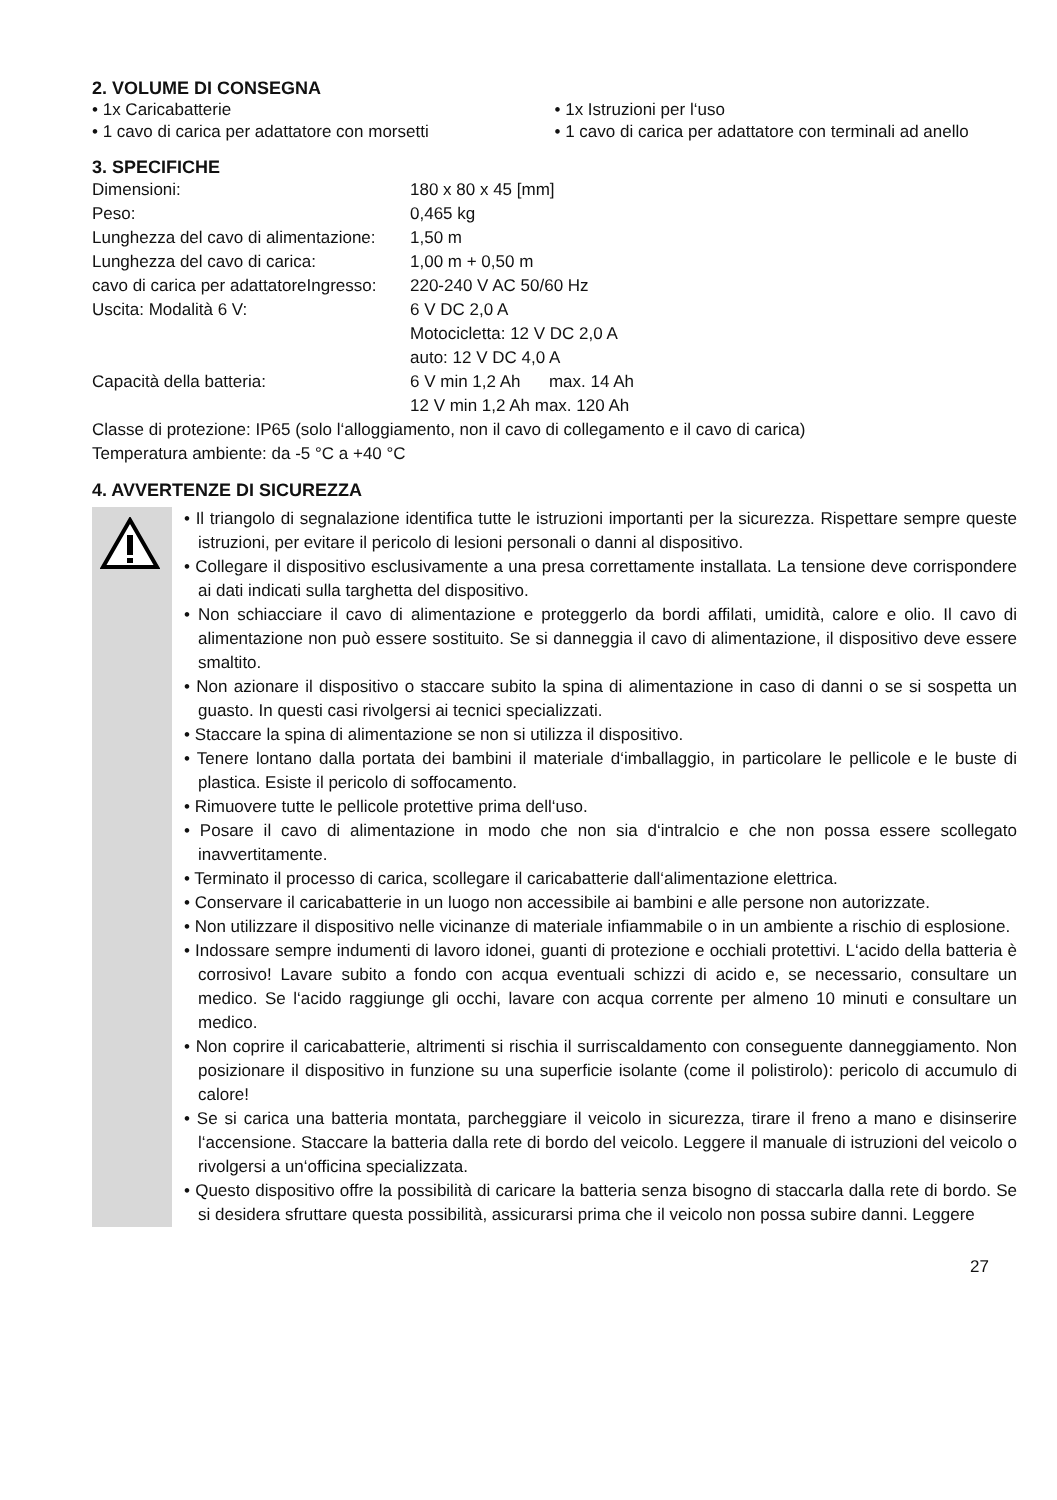2. VOLUME DI CONSEGNA
• 1x Caricabatterie
• 1 cavo di carica per adattatore con morsetti
• 1x Istruzioni per l‘uso
• 1 cavo di carica per adattatore con terminali ad anello
3. SPECIFICHE
| Dimensioni: | 180 x 80 x 45 [mm] |
| Peso: | 0,465 kg |
| Lunghezza del cavo di alimentazione: | 1,50 m |
| Lunghezza del cavo di carica: | 1,00 m + 0,50 m |
| cavo di carica per adattatoreIngresso: | 220-240 V AC 50/60 Hz |
| Uscita: Modalità 6 V: | 6 V DC 2,0 A Motocicletta: 12 V DC 2,0 A auto: 12 V DC 4,0 A |
| Capacità della batteria: | 6 V min 1,2 Ah max. 14 Ah 12 V min 1,2 Ah max. 120 Ah |
Classe di protezione: IP65 (solo l‘alloggiamento, non il cavo di collegamento e il cavo di carica)
Temperatura ambiente: da -5 °C a +40 °C
4. AVVERTENZE DI SICUREZZA
• Il triangolo di segnalazione identifica tutte le istruzioni importanti per la sicurezza. Rispettare sempre queste istruzioni, per evitare il pericolo di lesioni personali o danni al dispositivo.
• Collegare il dispositivo esclusivamente a una presa correttamente installata. La tensione deve corrispondere ai dati indicati sulla targhetta del dispositivo.
• Non schiacciare il cavo di alimentazione e proteggerlo da bordi affilati, umidità, calore e olio. Il cavo di alimentazione non può essere sostituito. Se si danneggia il cavo di alimentazione, il dispositivo deve essere smaltito.
• Non azionare il dispositivo o staccare subito la spina di alimentazione in caso di danni o se si sospetta un guasto. In questi casi rivolgersi ai tecnici specializzati.
• Staccare la spina di alimentazione se non si utilizza il dispositivo.
• Tenere lontano dalla portata dei bambini il materiale d‘imballaggio, in particolare le pellicole e le buste di plastica. Esiste il pericolo di soffocamento.
• Rimuovere tutte le pellicole protettive prima dell‘uso.
• Posare il cavo di alimentazione in modo che non sia d‘intralcio e che non possa essere scollegato inavvertitamente.
• Terminato il processo di carica, scollegare il caricabatterie dall‘alimentazione elettrica.
• Conservare il caricabatterie in un luogo non accessibile ai bambini e alle persone non autorizzate.
• Non utilizzare il dispositivo nelle vicinanze di materiale infiammabile o in un ambiente a rischio di esplosione.
• Indossare sempre indumenti di lavoro idonei, guanti di protezione e occhiali protettivi. L‘acido della batteria è corrosivo! Lavare subito a fondo con acqua eventuali schizzi di acido e, se necessario, consultare un medico. Se l‘acido raggiunge gli occhi, lavare con acqua corrente per almeno 10 minuti e consultare un medico.
• Non coprire il caricabatterie, altrimenti si rischia il surriscaldamento con conseguente danneggiamento. Non posizionare il dispositivo in funzione su una superficie isolante (come il polistirolo): pericolo di accumulo di calore!
• Se si carica una batteria montata, parcheggiare il veicolo in sicurezza, tirare il freno a mano e disinserire l‘accensione. Staccare la batteria dalla rete di bordo del veicolo. Leggere il manuale di istruzioni del veicolo o rivolgersi a un‘officina specializzata.
• Questo dispositivo offre la possibilità di caricare la batteria senza bisogno di staccarla dalla rete di bordo. Se si desidera sfruttare questa possibilità, assicurarsi prima che il veicolo non possa subire danni. Leggere
27